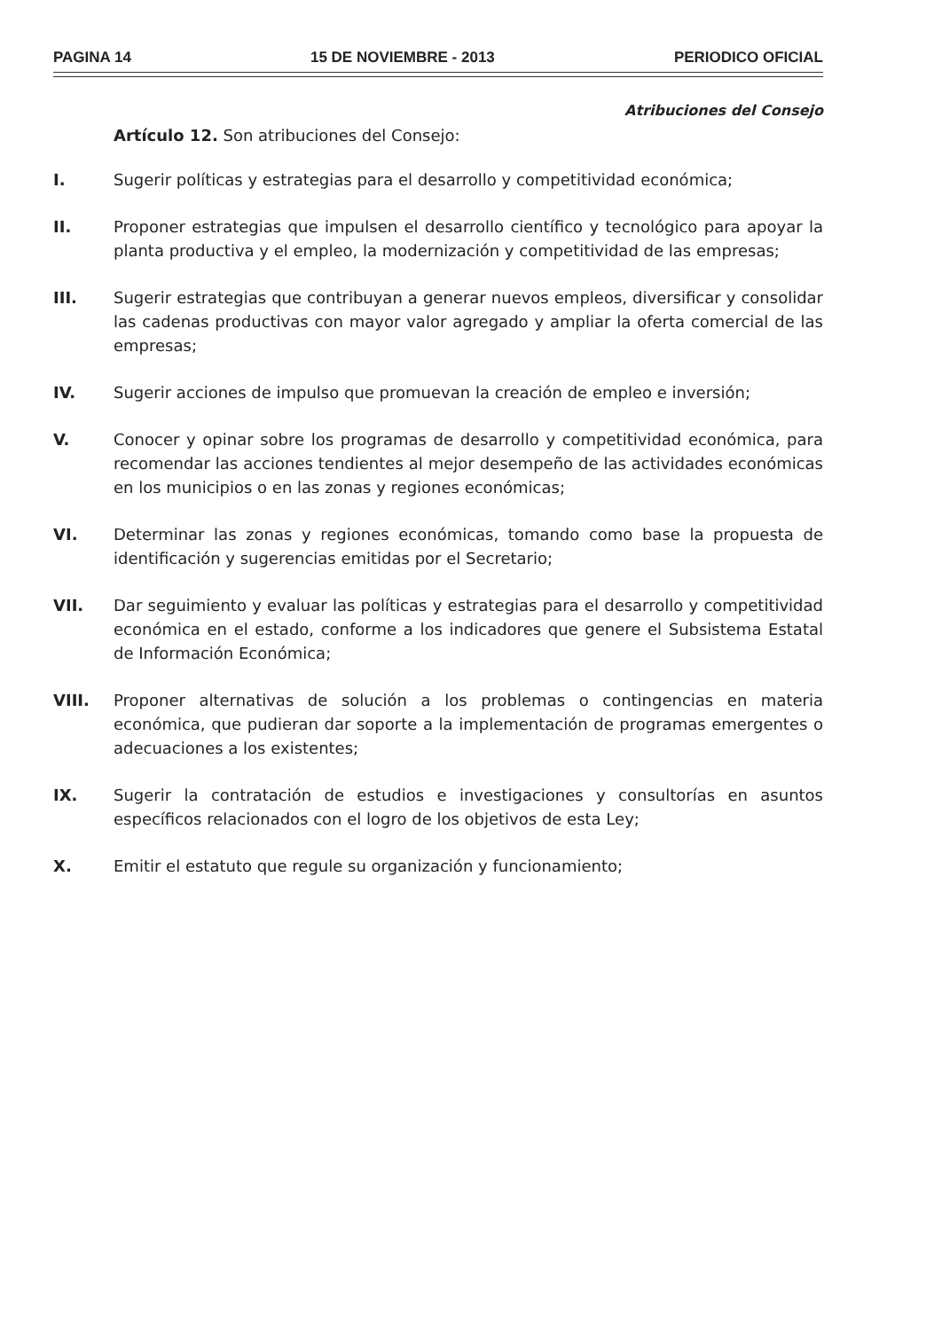PAGINA 14 15 DE NOVIEMBRE - 2013 PERIODICO OFICIAL
Atribuciones del Consejo
Artículo 12. Son atribuciones del Consejo:
I. Sugerir políticas y estrategias para el desarrollo y competitividad económica;
II. Proponer estrategias que impulsen el desarrollo científico y tecnológico para apoyar la planta productiva y el empleo, la modernización y competitividad de las empresas;
III. Sugerir estrategias que contribuyan a generar nuevos empleos, diversificar y consolidar las cadenas productivas con mayor valor agregado y ampliar la oferta comercial de las empresas;
IV. Sugerir acciones de impulso que promuevan la creación de empleo e inversión;
V. Conocer y opinar sobre los programas de desarrollo y competitividad económica, para recomendar las acciones tendientes al mejor desempeño de las actividades económicas en los municipios o en las zonas y regiones económicas;
VI. Determinar las zonas y regiones económicas, tomando como base la propuesta de identificación y sugerencias emitidas por el Secretario;
VII. Dar seguimiento y evaluar las políticas y estrategias para el desarrollo y competitividad económica en el estado, conforme a los indicadores que genere el Subsistema Estatal de Información Económica;
VIII. Proponer alternativas de solución a los problemas o contingencias en materia económica, que pudieran dar soporte a la implementación de programas emergentes o adecuaciones a los existentes;
IX. Sugerir la contratación de estudios e investigaciones y consultorías en asuntos específicos relacionados con el logro de los objetivos de esta Ley;
X. Emitir el estatuto que regule su organización y funcionamiento;